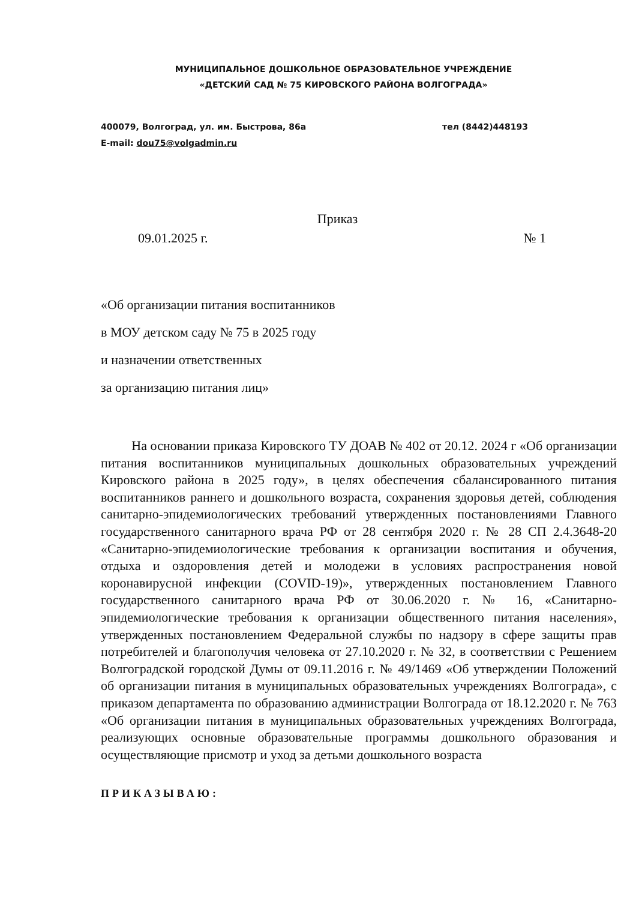МУНИЦИПАЛЬНОЕ ДОШКОЛЬНОЕ ОБРАЗОВАТЕЛЬНОЕ УЧРЕЖДЕНИЕ
«ДЕТСКИЙ САД № 75 КИРОВСКОГО РАЙОНА ВОЛГОГРАДА»
400079, Волгоград, ул. им. Быстрова, 86а тел (8442)448193
E-mail: dou75@volgadmin.ru
Приказ
09.01.2025 г. № 1
«Об организации питания воспитанников
в МОУ детском саду № 75 в 2025 году
и назначении ответственных
за организацию питания лиц»
На основании приказа Кировского ТУ ДОАВ № 402 от 20.12. 2024 г «Об организации питания воспитанников муниципальных дошкольных образовательных учреждений Кировского района в 2025 году», в целях обеспечения сбалансированного питания воспитанников раннего и дошкольного возраста, сохранения здоровья детей, соблюдения санитарно-эпидемиологических требований утвержденных постановлениями Главного государственного санитарного врача РФ от 28 сентября 2020 г. № 28 СП 2.4.3648-20 «Санитарно-эпидемиологические требования к организации воспитания и обучения, отдыха и оздоровления детей и молодежи в условиях распространения новой коронавирусной инфекции (COVID-19)», утвержденных постановлением Главного государственного санитарного врача РФ от 30.06.2020 г. № 16, «Санитарно-эпидемиологические требования к организации общественного питания населения», утвержденных постановлением Федеральной службы по надзору в сфере защиты прав потребителей и благополучия человека от 27.10.2020 г. № 32, в соответствии с Решением Волгоградской городской Думы от 09.11.2016 г. № 49/1469 «Об утверждении Положений об организации питания в муниципальных образовательных учреждениях Волгограда», с приказом департамента по образованию администрации Волгограда от 18.12.2020 г. № 763 «Об организации питания в муниципальных образовательных учреждениях Волгограда, реализующих основные образовательные программы дошкольного образования и осуществляющие присмотр и уход за детьми дошкольного возраста
ПРИКАЗЫВАЮ: